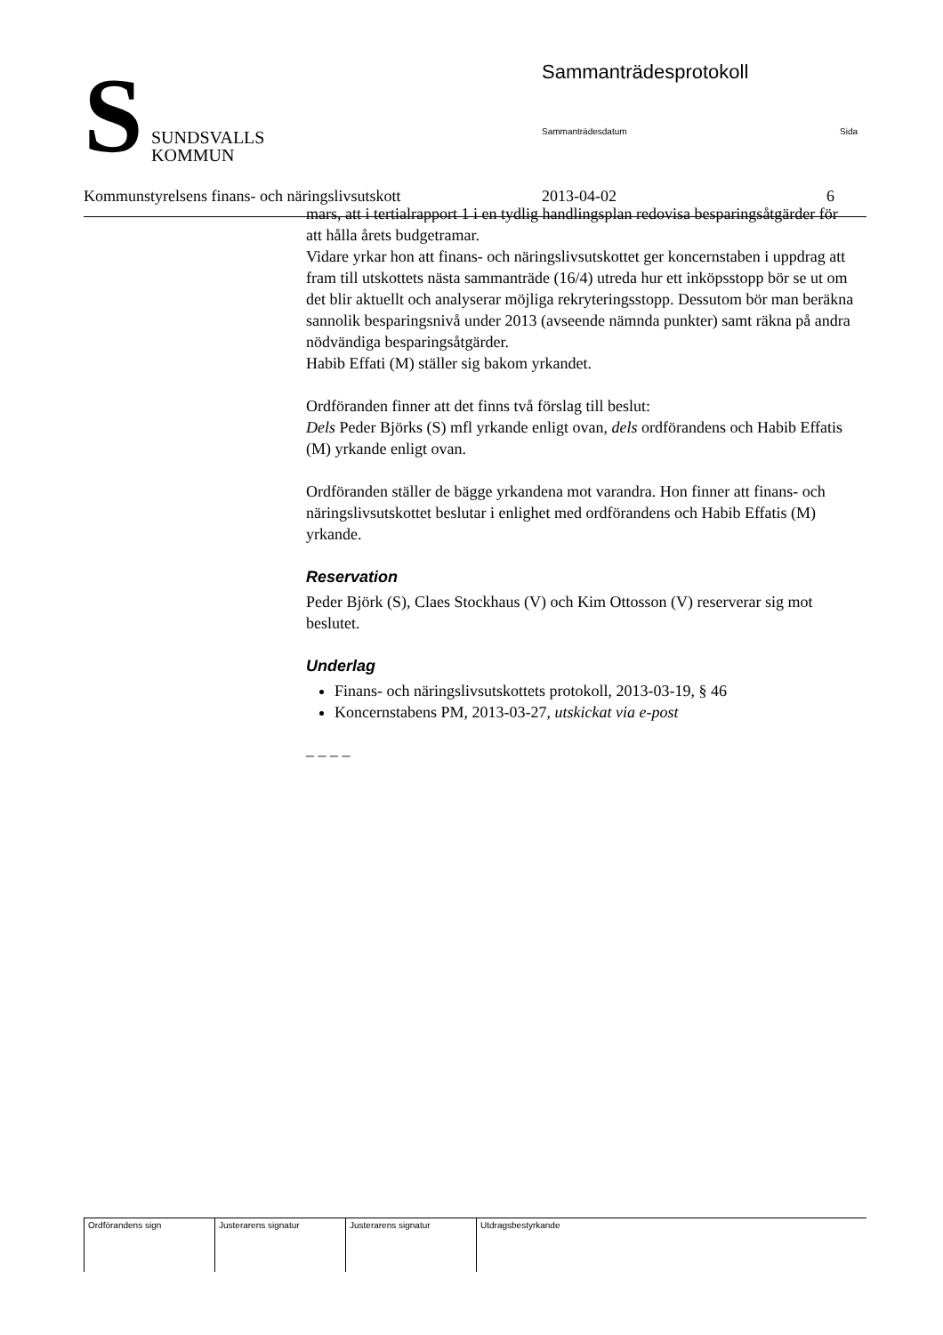S
SUNDSVALLS
KOMMUN
Sammanträdesprotokoll
Sammanträdesdatum Sida
Kommunstyrelsens finans- och näringslivsutskott 2013-04-02 6
mars, att i tertialrapport 1 i en tydlig handlingsplan redovisa besparingsåtgärder för att hålla årets budgetramar.
Vidare yrkar hon att finans- och näringslivsutskottet ger koncernstaben i uppdrag att fram till utskottets nästa sammanträde (16/4) utreda hur ett inköpsstopp bör se ut om det blir aktuellt och analyserar möjliga rekryteringsstopp. Dessutom bör man beräkna sannolik besparingsnivå under 2013 (avseende nämnda punkter) samt räkna på andra nödvändiga besparingsåtgärder.
Habib Effati (M) ställer sig bakom yrkandet.
Ordföranden finner att det finns två förslag till beslut:
Dels Peder Björks (S) mfl yrkande enligt ovan, dels ordförandens och Habib Effatis (M) yrkande enligt ovan.
Ordföranden ställer de bägge yrkandena mot varandra. Hon finner att finans- och näringslivsutskottet beslutar i enlighet med ordförandens och Habib Effatis (M) yrkande.
Reservation
Peder Björk (S), Claes Stockhaus (V) och Kim Ottosson (V) reserverar sig mot beslutet.
Underlag
Finans- och näringslivsutskottets protokoll, 2013-03-19, § 46
Koncernstabens PM, 2013-03-27, utskickat via e-post
– – – –
| Ordförandens sign | Justerarens signatur | Justerarens signatur | Utdragsbestyrkande |